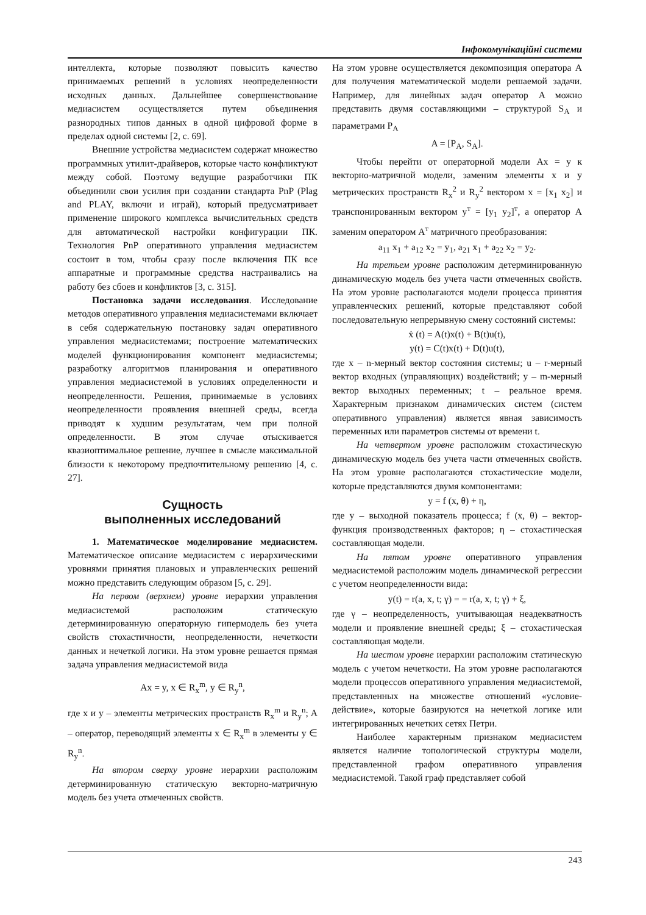Інфокомунікаційні системи
интеллекта, которые позволяют повысить качество принимаемых решений в условиях неопределенности исходных данных. Дальнейшее совершенствование медиасистем осуществляется путем объединения разнородных типов данных в одной цифровой форме в пределах одной системы [2, с. 69].
Внешние устройства медиасистем содержат множество программных утилит-драйверов, которые часто конфликтуют между собой. Поэтому ведущие разработчики ПК объединили свои усилия при создании стандарта PnP (Plag and PLAY, включи и играй), который предусматривает применение широкого комплекса вычислительных средств для автоматической настройки конфигурации ПК. Технология PnP оперативного управления медиасистем состоит в том, чтобы сразу после включения ПК все аппаратные и программные средства настраивались на работу без сбоев и конфликтов [3, с. 315].
Постановка задачи исследования. Исследование методов оперативного управления медиасистемами включает в себя содержательную постановку задач оперативного управления медиасистемами; построение математических моделей функционирования компонент медиасистемы; разработку алгоритмов планирования и оперативного управления медиасистемой в условиях определенности и неопределенности. Решения, принимаемые в условиях неопределенности проявления внешней среды, всегда приводят к худшим результатам, чем при полной определенности. В этом случае отыскивается квазиоптимальное решение, лучшее в смысле максимальной близости к некоторому предпочтительному решению [4, с. 27].
Сущность
выполненных исследований
1. Математическое моделирование медиасистем. Математическое описание медиасистем с иерархическими уровнями принятия плановых и управленческих решений можно представить следующим образом [5, с. 29].
На первом (верхнем) уровне иерархии управления медиасистемой расположим статическую детерминированную операторную гипермодель без учета свойств стохастичности, неопределенности, нечеткости данных и нечеткой логики. На этом уровне решается прямая задача управления медиасистемой вида
Ax = y, x ∈ R<sub>x</sub><sup>m</sup>, y ∈ R<sub>y</sub><sup>n</sup>,
где x и y – элементы метрических пространств R<sub>x</sub><sup>m</sup> и R<sub>y</sub><sup>n</sup>; A – оператор, переводящий элементы x ∈ R<sub>x</sub><sup>m</sup> в элементы y ∈ R<sub>y</sub><sup>n</sup>.
На втором сверху уровне иерархии расположим детерминированную статическую векторно-матричную модель без учета отмеченных свойств.
На этом уровне осуществляется декомпозиция оператора A для получения математической модели решаемой задачи. Например, для линейных задач оператор A можно представить двумя составляющими – структурой S<sub>A</sub> и параметрами P<sub>A</sub>
A = [P<sub>A</sub>, S<sub>A</sub>].
Чтобы перейти от операторной модели Ax = y к векторно-матричной модели, заменим элементы x и y метрических пространств R<sub>x</sub><sup>2</sup> и R<sub>y</sub><sup>2</sup> вектором x = [x<sub>1</sub> x<sub>2</sub>] и транспонированным вектором y<sup>т</sup> = [y<sub>1</sub> y<sub>2</sub>]<sup>т</sup>, а оператор A заменим оператором A<sup>т</sup> матричного преобразования:
a<sub>11</sub> x<sub>1</sub> + a<sub>12</sub> x<sub>2</sub> = y<sub>1</sub>, a<sub>21</sub> x<sub>1</sub> + a<sub>22</sub> x<sub>2</sub> = y<sub>2</sub>.
На третьем уровне расположим детерминированную динамическую модель без учета части отмеченных свойств. На этом уровне располагаются модели процесса принятия управленческих решений, которые представляют собой последовательную непрерывную смену состояний системы:
ẋ (t) = A(t)x(t) + B(t)u(t),
y(t) = C(t)x(t) + D(t)u(t),
где x – n-мерный вектор состояния системы; u – r-мерный вектор входных (управляющих) воздействий; y – m-мерный вектор выходных переменных; t – реальное время. Характерным признаком динамических систем (систем оперативного управления) является явная зависимость переменных или параметров системы от времени t.
На четвертом уровне расположим стохастическую динамическую модель без учета части отмеченных свойств. На этом уровне располагаются стохастические модели, которые представляются двумя компонентами:
y = f (x, θ) + η,
где y – выходной показатель процесса; f (x, θ) – вектор-функция производственных факторов; η – стохастическая составляющая модели.
На пятом уровне оперативного управления медиасистемой расположим модель динамической регрессии с учетом неопределенности вида:
y(t) = r(a, x, t; γ) = = r(a, x, t; γ) + ξ,
где γ – неопределенность, учитывающая неадекватность модели и проявление внешней среды; ξ – стохастическая составляющая модели.
На шестом уровне иерархии расположим статическую модель с учетом нечеткости. На этом уровне располагаются модели процессов оперативного управления медиасистемой, представленных на множестве отношений «условие-действие», которые базируются на нечеткой логике или интегрированных нечетких сетях Петри.
Наиболее характерным признаком медиасистем является наличие топологической структуры модели, представленной графом оперативного управления медиасистемой. Такой граф представляет собой
243